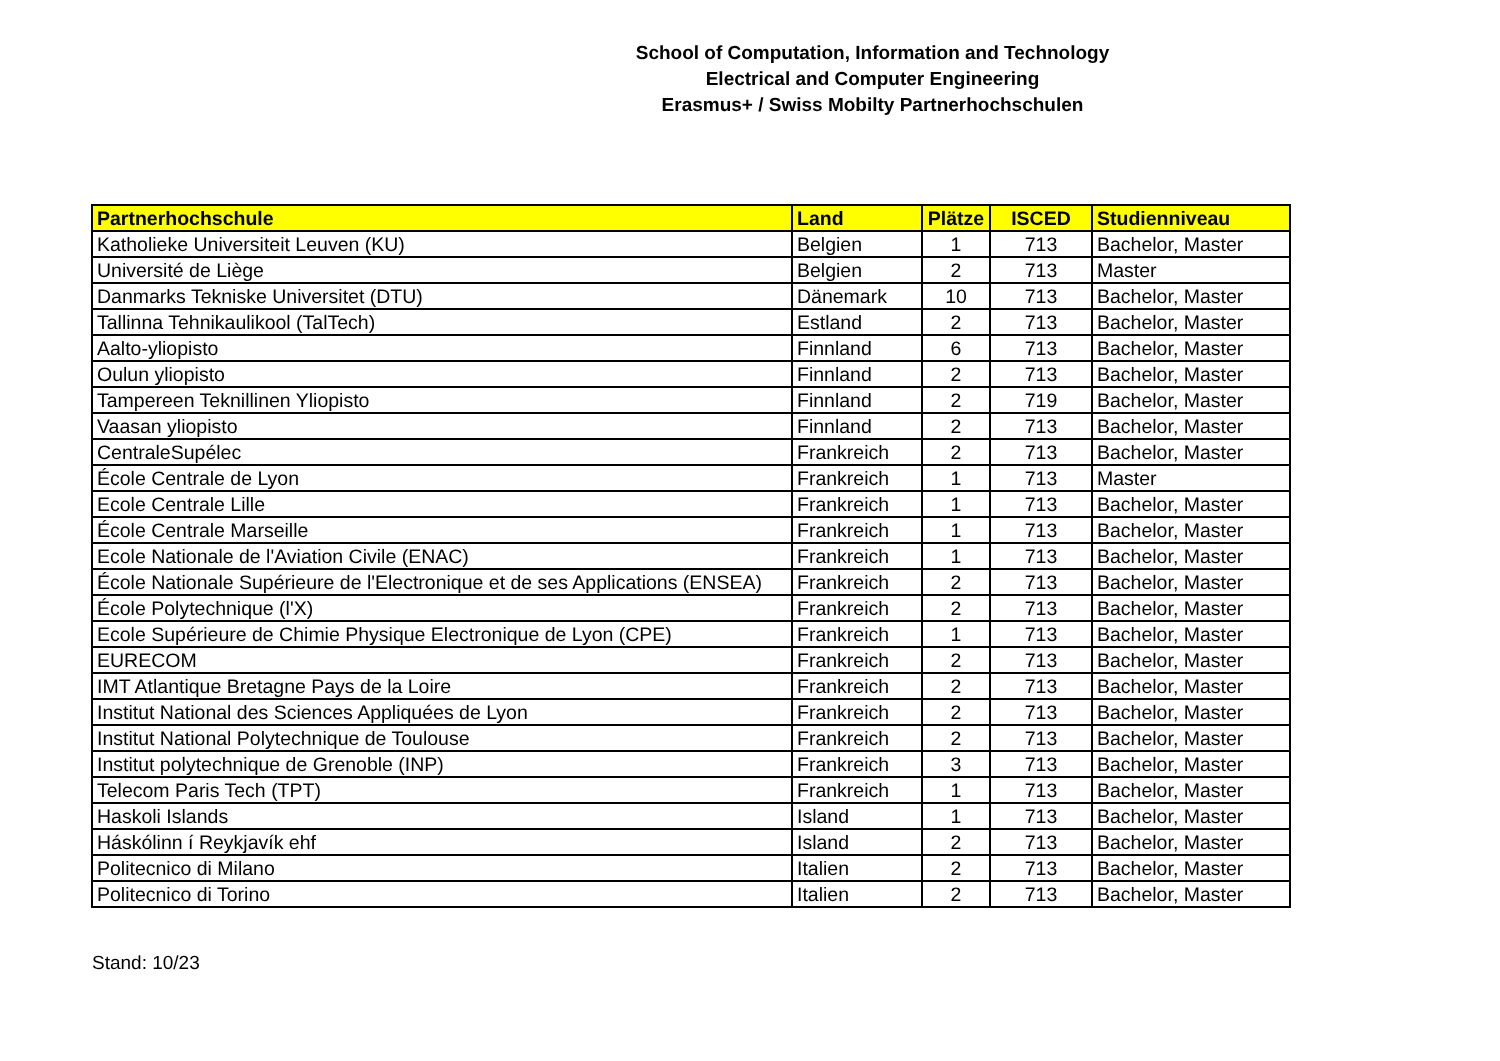School of Computation, Information and Technology
Electrical and Computer Engineering
Erasmus+ / Swiss Mobilty Partnerhochschulen
| Partnerhochschule | Land | Plätze | ISCED | Studienniveau |
| --- | --- | --- | --- | --- |
| Katholieke Universiteit Leuven (KU) | Belgien | 1 | 713 | Bachelor, Master |
| Université de Liège | Belgien | 2 | 713 | Master |
| Danmarks Tekniske Universitet (DTU) | Dänemark | 10 | 713 | Bachelor, Master |
| Tallinna Tehnikaulikool (TalTech) | Estland | 2 | 713 | Bachelor, Master |
| Aalto-yliopisto | Finnland | 6 | 713 | Bachelor, Master |
| Oulun yliopisto | Finnland | 2 | 713 | Bachelor, Master |
| Tampereen Teknillinen Yliopisto | Finnland | 2 | 719 | Bachelor, Master |
| Vaasan yliopisto | Finnland | 2 | 713 | Bachelor, Master |
| CentraleSupélec | Frankreich | 2 | 713 | Bachelor, Master |
| École Centrale de Lyon | Frankreich | 1 | 713 | Master |
| Ecole Centrale Lille | Frankreich | 1 | 713 | Bachelor, Master |
| École Centrale Marseille | Frankreich | 1 | 713 | Bachelor, Master |
| Ecole Nationale de l'Aviation Civile (ENAC) | Frankreich | 1 | 713 | Bachelor, Master |
| École Nationale Supérieure de l'Electronique et de ses Applications (ENSEA) | Frankreich | 2 | 713 | Bachelor, Master |
| École Polytechnique (l'X) | Frankreich | 2 | 713 | Bachelor, Master |
| Ecole Supérieure de Chimie Physique Electronique de Lyon (CPE) | Frankreich | 1 | 713 | Bachelor, Master |
| EURECOM | Frankreich | 2 | 713 | Bachelor, Master |
| IMT Atlantique Bretagne Pays de la Loire | Frankreich | 2 | 713 | Bachelor, Master |
| Institut National des Sciences Appliquées de Lyon | Frankreich | 2 | 713 | Bachelor, Master |
| Institut National Polytechnique de Toulouse | Frankreich | 2 | 713 | Bachelor, Master |
| Institut polytechnique de Grenoble (INP) | Frankreich | 3 | 713 | Bachelor, Master |
| Telecom Paris Tech (TPT) | Frankreich | 1 | 713 | Bachelor, Master |
| Haskoli Islands | Island | 1 | 713 | Bachelor, Master |
| Háskólinn í Reykjavík ehf | Island | 2 | 713 | Bachelor, Master |
| Politecnico di Milano | Italien | 2 | 713 | Bachelor, Master |
| Politecnico di Torino | Italien | 2 | 713 | Bachelor, Master |
Stand: 10/23